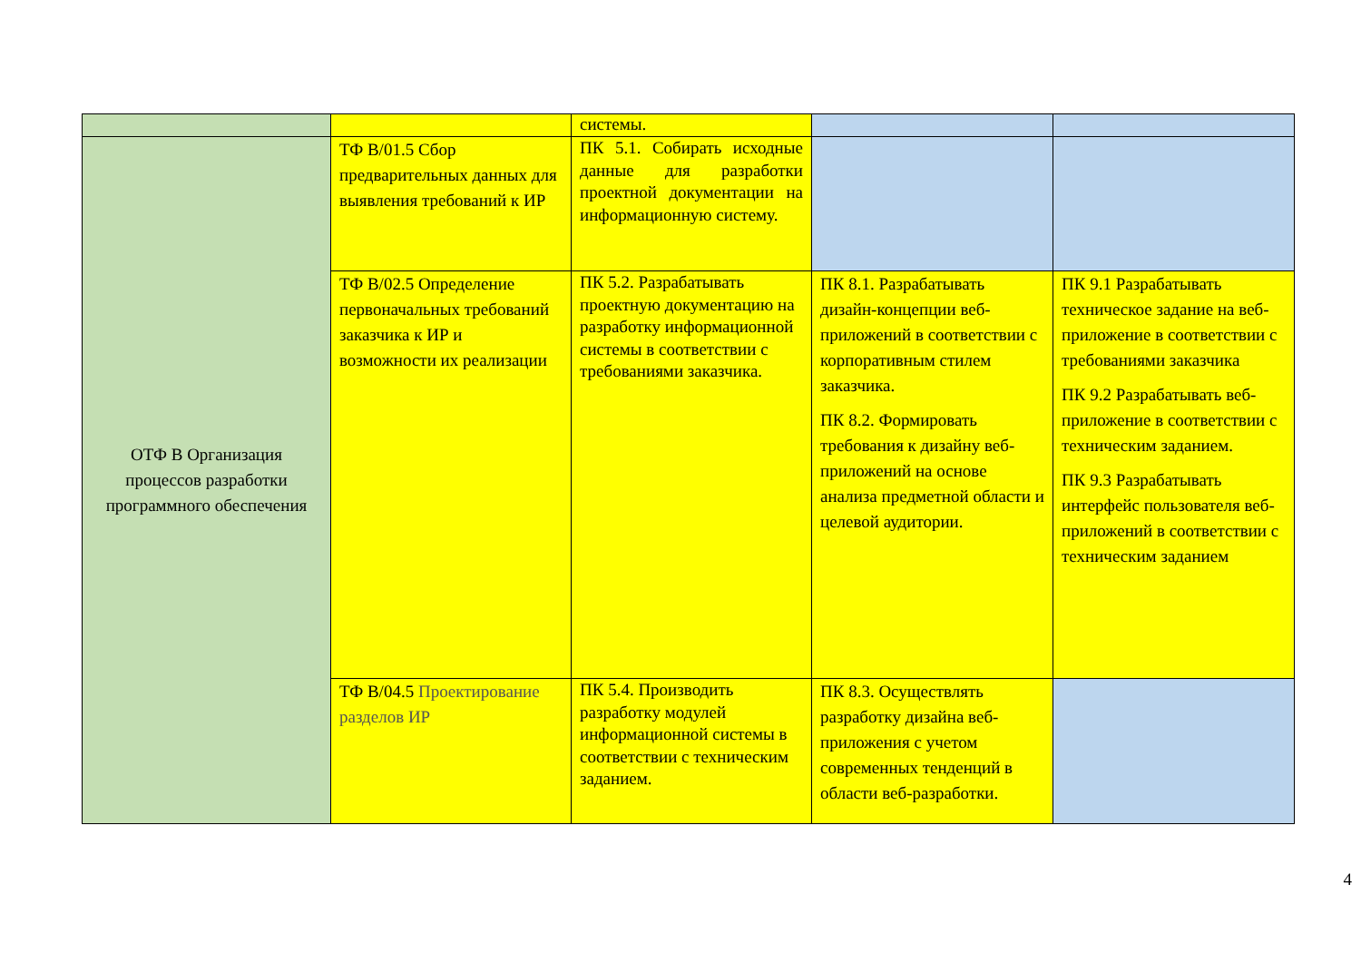| | | системы. | | |
| ОТФ В Организация процессов разработки программного обеспечения | ТФ В/01.5 Сбор предварительных данных для выявления требований к ИР | ПК 5.1. Собирать исходные данные для разработки проектной документации на информационную систему. | | |
| | ТФ В/02.5 Определение первоначальных требований заказчика к ИР и возможности их реализации | ПК 5.2. Разрабатывать проектную документацию на разработку информационной системы в соответствии с требованиями заказчика. | ПК 8.1. Разрабатывать дизайн-концепции веб-приложений в соответствии с корпоративным стилем заказчика. ПК 8.2. Формировать требования к дизайну веб-приложений на основе анализа предметной области и целевой аудитории. | ПК 9.1 Разрабатывать техническое задание на веб-приложение в соответствии с требованиями заказчика ПК 9.2 Разрабатывать веб-приложение в соответствии с техническим заданием. ПК 9.3 Разрабатывать интерфейс пользователя веб-приложений в соответствии с техническим заданием |
| | ТФ В/04.5 Проектирование разделов ИР | ПК 5.4. Производить разработку модулей информационной системы в соответствии с техническим заданием. | ПК 8.3. Осуществлять разработку дизайна веб-приложения с учетом современных тенденций в области веб-разработки. | |
4